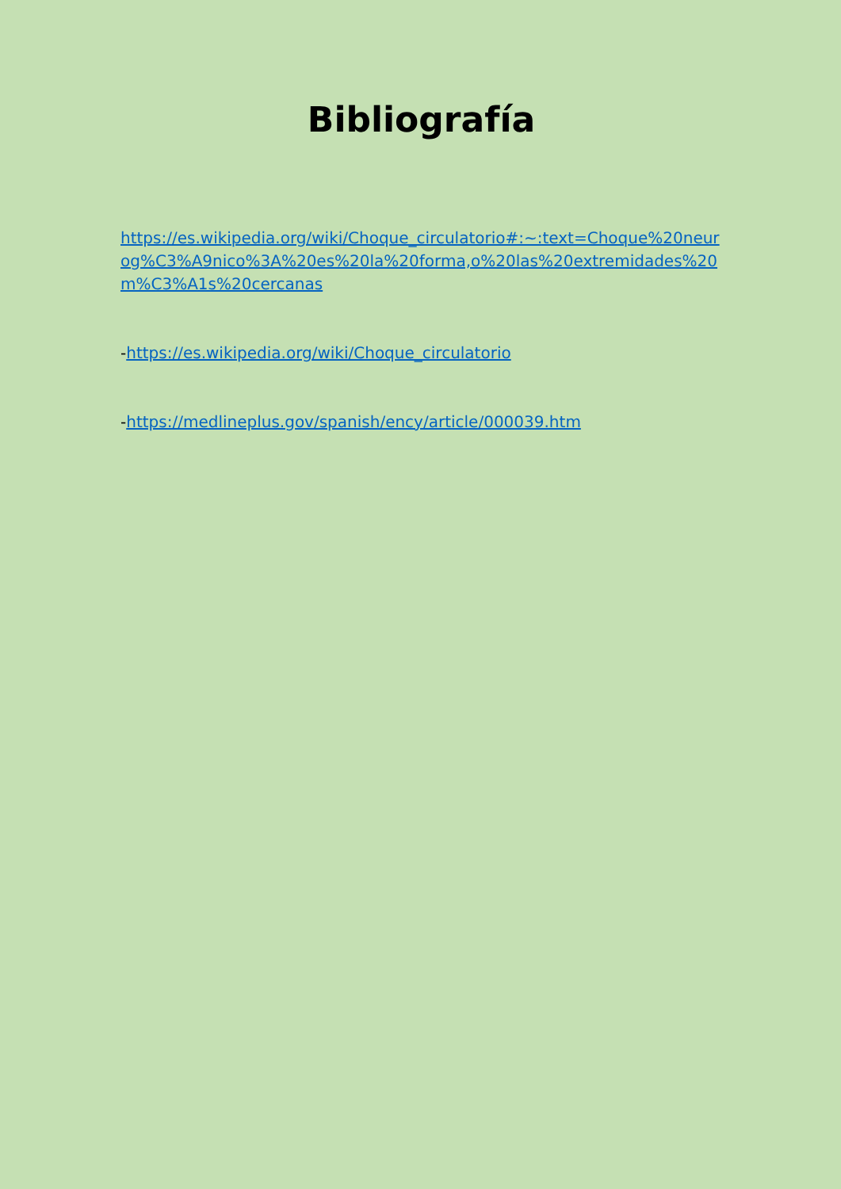Bibliografía
https://es.wikipedia.org/wiki/Choque_circulatorio#:~:text=Choque%20neurog%C3%A9nico%3A%20es%20la%20forma,o%20las%20extremidades%20m%C3%A1s%20cercanas
-https://es.wikipedia.org/wiki/Choque_circulatorio
-https://medlineplus.gov/spanish/ency/article/000039.htm